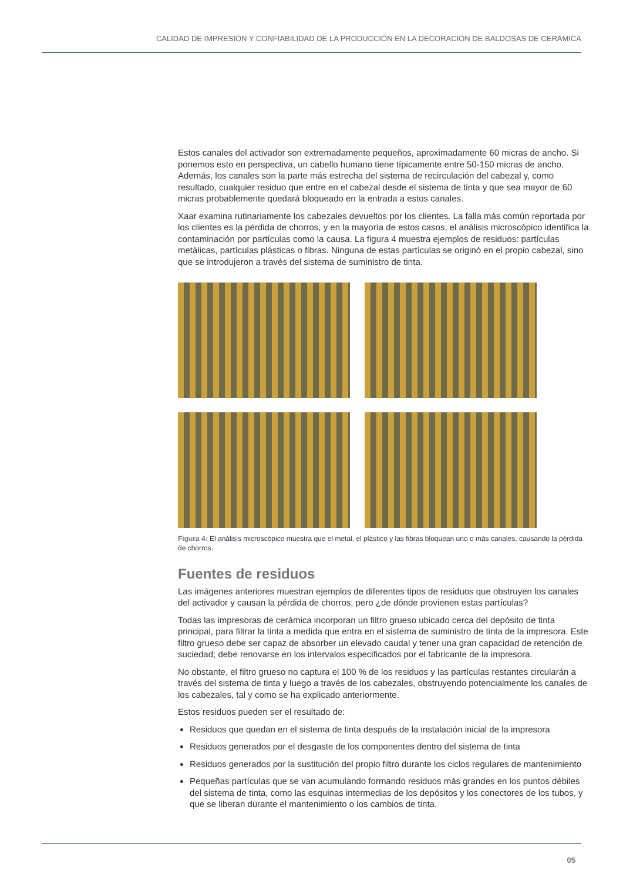CALIDAD DE IMPRESIÓN Y CONFIABILIDAD DE LA PRODUCCIÓN EN LA DECORACIÓN DE BALDOSAS DE CERÁMICA
Estos canales del activador son extremadamente pequeños, aproximadamente 60 micras de ancho. Si ponemos esto en perspectiva, un cabello humano tiene típicamente entre 50-150 micras de ancho. Además, los canales son la parte más estrecha del sistema de recirculación del cabezal y, como resultado, cualquier residuo que entre en el cabezal desde el sistema de tinta y que sea mayor de 60 micras probablemente quedará bloqueado en la entrada a estos canales.
Xaar examina rutinariamente los cabezales devueltos por los clientes. La falla más común reportada por los clientes es la pérdida de chorros, y en la mayoría de estos casos, el análisis microscópico identifica la contaminación por partículas como la causa. La figura 4 muestra ejemplos de residuos: partículas metálicas, partículas plásticas o fibras. Ninguna de estas partículas se originó en el propio cabezal, sino que se introdujeron a través del sistema de suministro de tinta.
Figura 4: El análisis microscópico muestra que el metal, el plástico y las fibras bloquean uno o más canales, causando la pérdida de chorros.
Fuentes de residuos
Las imágenes anteriores muestran ejemplos de diferentes tipos de residuos que obstruyen los canales del activador y causan la pérdida de chorros, pero ¿de dónde provienen estas partículas?
Todas las impresoras de cerámica incorporan un filtro grueso ubicado cerca del depósito de tinta principal, para filtrar la tinta a medida que entra en el sistema de suministro de tinta de la impresora. Este filtro grueso debe ser capaz de absorber un elevado caudal y tener una gran capacidad de retención de suciedad; debe renovarse en los intervalos especificados por el fabricante de la impresora.
No obstante, el filtro grueso no captura el 100 % de los residuos y las partículas restantes circularán a través del sistema de tinta y luego a través de los cabezales, obstruyendo potencialmente los canales de los cabezales, tal y como se ha explicado anteriormente.
Estos residuos pueden ser el resultado de:
Residuos que quedan en el sistema de tinta después de la instalación inicial de la impresora
Residuos generados por el desgaste de los componentes dentro del sistema de tinta
Residuos generados por la sustitución del propio filtro durante los ciclos regulares de mantenimiento
Pequeñas partículas que se van acumulando formando residuos más grandes en los puntos débiles del sistema de tinta, como las esquinas intermedias de los depósitos y los conectores de los tubos, y que se liberan durante el mantenimiento o los cambios de tinta.
05